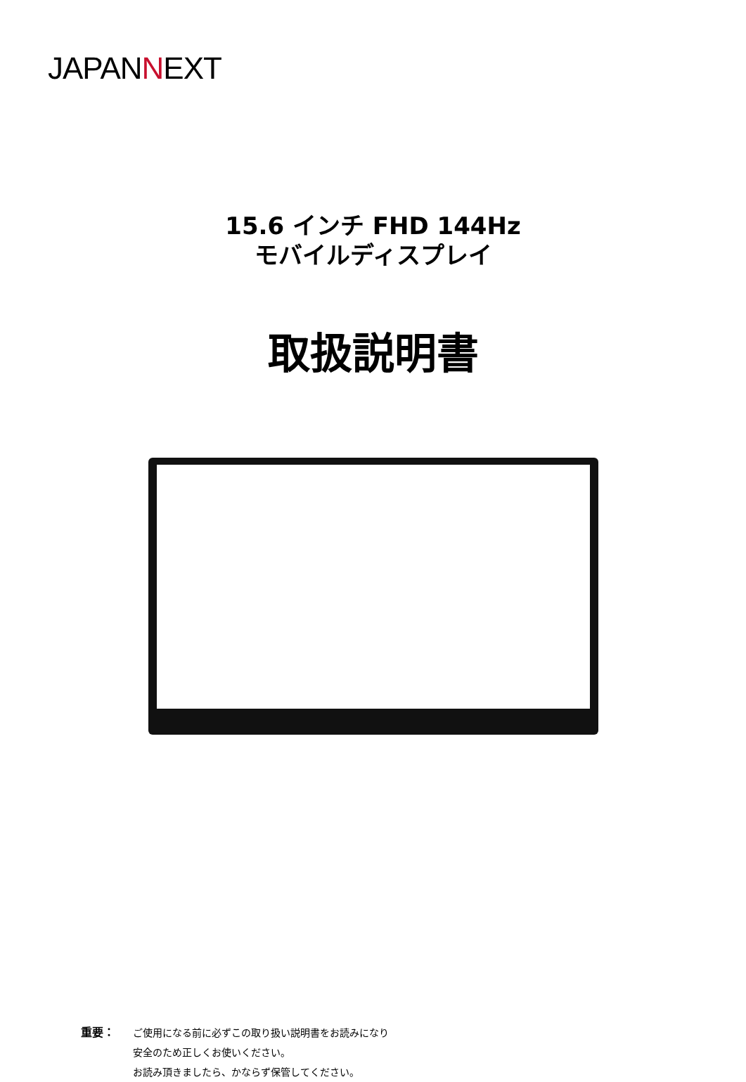JAPANNEXT
15.6 インチ FHD 144Hz
モバイルディスプレイ
取扱説明書
重要： ご使用になる前に必ずこの取り扱い説明書をお読みになり
安全のため正しくお使いください。
お読み頂きましたら、かならず保管してください。